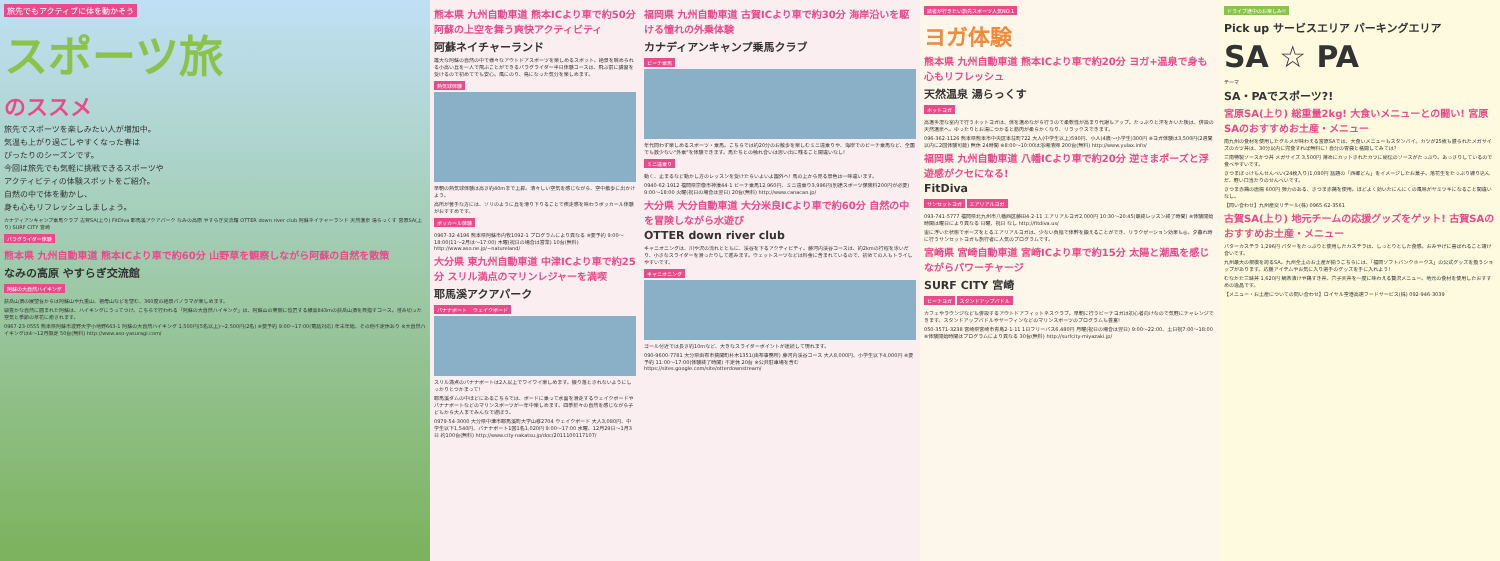旅先でもアクティブに体を動かそう
スポーツ旅
のススメ
旅先でスポーツを楽しみたい人が増加中。
気温も上がり過ごしやすくなった春は
ぴったりのシーズンです。
今回は旅先でも気軽に挑戦できるスポーツや
アクティビティの体験スポットをご紹介。
自然の中で体を動かし、
身も心もリフレッシュしましょう。
カナディアンキャンプ乗馬クラブ 古賀SA(上り) FitDiva 耶馬溪アクアパーク なみの高原 やすらぎ交流館 OTTER down river club 阿蘇ネイチャーランド 天然温泉 湯らっくす 宮原SA(上り) SURF CITY 宮崎
パラグライダー体験
熊本県 九州自動車道 熊本ICより車で約60分 山野草を観察しながら阿蘇の自然を散策
なみの高原 やすらぎ交流館
阿蘇の大自然ハイキング
荻岳山頂の展望台からは阿蘇山や九重山、祖母山などを望む、360度の絶景パノラマが楽しめます。
緑豊かな自然に囲まれた阿蘇は、ハイキングにうってつけ。こちらで行われる「阿蘇の大自然ハイキング」は、阿蘇山の東側に位置する標高843mの荻岳山頂を目指すコース。澄み切った空気と季節の草花に癒されます。
0967-23-0555 熊本県阿蘇市波野大字小地野663-1 阿蘇の大自然ハイキング 1,500円(5名以上)～2,500円(2名) ※要予約 9:00～17:00(電話対応) 年末年始、その他不定休あり ※大自然ハイキングは4～12月限定 50台(無料) http://www.aso-yasuragi.com/
熊本県 九州自動車道 熊本ICより車で約50分 阿蘇の上空を舞う爽快アクティビティ
阿蘇ネイチャーランド
雄大な阿蘇の自然の中で様々なアウトドアスポーツを楽しめるスポット。絶景を眺められる小高い丘を一人で飛ぶことができるパラグライダー半日体験コースは、飛ぶ前に講習を受けるので初めてでも安心。風にのり、鳥になった気分を楽しめます。
熱気球体験
早朝の熱気球体験は高さ約40mまで上昇。清々しい空気を感じながら、空中散歩に出かけよう。
高所が苦手な方には、ソリのように丘を滑り下りることで疾走感を味わうボッカール体験がおすすめです。
ボッカール体験
0967-32-4196 熊本県阿蘇市内牧1092-1 プログラムにより異なる ※要予約 9:00～18:00(11～2月は～17:00) 木曜(祝日の場合は営業) 10台(無料) http://www.aso.ne.jp/~natureland/
大分県 東九州自動車道 中津ICより車で約25分 スリル満点のマリンレジャーを満喫
耶馬溪アクアパーク
バナナボート ウェイクボード
スリル満点のバナナボートは2人以上でワイワイ楽しめます。振り落とされないようにしっかりとつかまって!
耶馬溪ダムの中ほどにあるこちらでは、ボードに乗って水面を滑走するウェイクボードやバナナボートなどのマリンスポーツが一年中楽しめます。四季折々の自然を感じながら子どもから大人までみんなで遊ぼう。
0979-54-3000 大分県中津市耶馬溪町大字山移2704 ウェイクボード 大人3,080円、中学生以下1,540円、バナナボート1回1名1,020円 9:00～17:00 水曜、12月29日～1月3日 約100台(無料) http://www.city-nakatsu.jp/doc/2011100117107/
福岡県 九州自動車道 古賀ICより車で約30分 海岸沿いを駆ける憧れの外乗体験
カナディアンキャンプ乗馬クラブ
ビーチ乗馬
年代問わず楽しめるスポーツ・乗馬。こちらでは約20分のお散歩を楽しむミニ遠乗りや、海岸でのビーチ乗馬など、全国でも数少ない"外乗"を体験できます。馬たちとの触れ合いは思い出に残ること間違いなし!
ミニ遠乗り
動く、止まるなど動かし方のレッスンを受けたらいよいよ園外へ! 馬の上から見る景色は一味違います。
0940-62-1912 福岡県宗像市神湊44-1 ビーチ乗馬12,960円、ミニ遠乗り3,996円(別途スポーツ保険料200円が必要) 9:00～18:00 火曜(祝日の場合は翌日) 20台(無料) http://www.canacan.jp/
大分県 大分自動車道 大分米良ICより車で約60分 自然の中を冒険しながら水遊び
OTTER down river club
キャニオニングは、川や沢の流れとともに、渓谷を下るアクティビティ。藤河内渓谷コースは、約2kmの行程を泳いだり、小さなスライダーを滑ったりして進みます。ウェットスーツなどは料金に含まれているので、初めての人もトライしやすいです。
キャニオニング
ゴール付近では長さ約10mなど、大きなスライダーポイントが連続して現れます。
090-9600-7781 大分県由布市挾間町朴木1351(由布事務所) 藤河内渓谷コース 大人8,000円、小学生以下4,000円 ※要予約 11:00～17:00(体験終了時間) 不定休 20台 ※公共駐車場を含む https://sites.google.com/site/otterdownstream/
読者が行きたい旅先スポーツ人気NO.1
ヨガ体験
熊本県 九州自動車道 熊本ICより車で約20分 ヨガ+温泉で身も心もリフレッシュ
天然温泉 湯らっくす
ホットヨガ
高温多湿な室内で行うホットヨガは、体を温めながら行うので柔軟性が高まり代謝もアップ。たっぷりと汗をかいた後は、併設の天然温泉へ。ゆったりとお湯につかると筋肉が柔らかくなり、リラックスできます。
096-362-1126 熊本県熊本市中央区本荘町722 大人(中学生以上)590円、小人(4歳～小学生)300円 ※ヨガ体験は3,500円(2週間以内に2回体験可能) 無休 24時間 ※8:00～10:00は浴場清掃 200台(無料) http://www.yulax.info/
福岡県 九州自動車道 八幡ICより車で約20分 逆さまポーズと浮遊感がクセになる!
FitDiva
サンセットヨガ エアリアルヨガ
093-741-5777 福岡県北九州市八幡西区藤田4-2-11 エアリアルヨガ2,000円 10:30～20:45(最終レッスン終了時間) ※体験開始時間は曜日により異なる 日曜、祝日 なし http://fitdiva.us/
宙に浮いた状態でポーズをとるエアリアルヨガは、少ない負担で体幹を鍛えることができ、リラクゼーション効果も◎。夕暮れ時に行うサンセットヨガも旅行者に人気のプログラムです。
宮崎県 宮崎自動車道 宮崎ICより車で約15分 太陽と潮風を感じながらパワーチャージ
SURF CITY 宮崎
ビーチヨガ スタンドアップパドル
カフェやラウンジなども併設するアウトドアフィットネスクラブ。早朝に行うビーチヨガは初心者向けなので気軽にチャレンジできます。スタンドアップパドルやサーフィンなどのマリンスポーツのプログラムも豊富!
050-3571-3238 宮崎県宮崎市青島2-1-11 1日フリーパス6,480円 月曜(祝日の場合は翌日) 9:00～22:00、土日祝7:00～18:00 ※体験開始時間はプログラムにより異なる 30台(無料) http://surfcity-miyazaki.jp/
ドライブ途中のお楽しみ!!
Pick up サービスエリア パーキングエリア
SA ☆ PA
テーマ
SA・PAでスポーツ?!
宮原SA(上り) 総重量2kg! 大食いメニューとの闘い! 宮原SAのおすすめお土産・メニュー
南九州の食材を使用したグルメが味わえる宮原SAでは、大食いメニューもスタンバイ。カツが25枚も盛られたメガサイズのカツ丼は、30分以内に完食すれば無料に! 自分の胃袋と格闘してみては?
三南特製ソースかつ丼 メガサイズ 3,500円 薄めにカットされたカツに秘伝のソースがたっぷり。あっさりしているので食べやすいです。
さつまぼっけもんせんべい(24枚入り)1,080円 話題の「西郷どん」をイメージしたお菓子。落花生をたっぷり練り込んだ、軽い口当たりのせんべいです。
さつま赤鶏の唐揚 600円 弾力のある、さつま赤鶏を使用。ほどよく効いたにんにくの風味がヤミツキになること間違いなし。
【問い合わせ】九州産交リテール(株) 0965-62-3561
古賀SA(上り) 地元チームの応援グッズをゲット! 古賀SAのおすすめお土産・メニュー
バターカステラ 1,296円 バターをたっぷりと使用したカステラは、しっとりとした食感。おみやげに喜ばれること請け合いです。
九州最大の規模を誇るSA。九州全土のお土産が揃うこちらには、「福岡ソフトバンクホークス」の公式グッズを扱うショップがあります。応援アイテムやお気に入り選手のグッズを手に入れよう!
むなかた三昧丼 1,620円 鯛茶漬けや鶏すき丼、穴子天丼を一度に味わえる贅沢メニュー。地元の食材を使用したおすすめの逸品です。
【メニュー・お土産についての問い合わせ】ロイヤル空港高速フードサービス(株) 092-946-3039